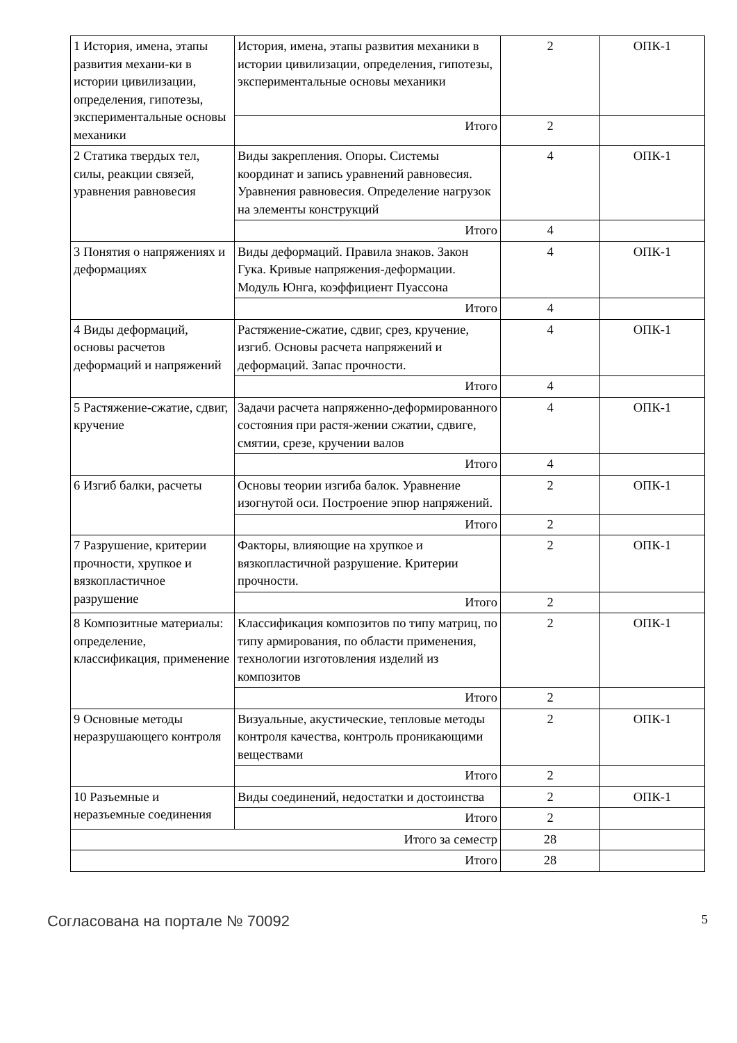| 1 История, имена, этапы развития механи-ки в истории цивилизации, определения, гипотезы, экспериментальные основы механики | История, имена, этапы развития механики в истории цивилизации, определения, гипотезы, экспериментальные основы механики | 2 | ОПК-1 |
| | Итого | 2 | |
| 2 Статика твердых тел, силы, реакции связей, уравнения равновесия | Виды закрепления. Опоры. Системы координат и запись уравнений равновесия. Уравнения равновесия. Определение нагрузок на элементы конструкций | 4 | ОПК-1 |
| | Итого | 4 | |
| 3 Понятия о напряжениях и деформациях | Виды деформаций. Правила знаков. Закон Гука. Кривые напряжения-деформации. Модуль Юнга, коэффициент Пуассона | 4 | ОПК-1 |
| | Итого | 4 | |
| 4 Виды деформаций, основы расчетов деформаций и напряжений | Растяжение-сжатие, сдвиг, срез, кручение, изгиб. Основы расчета напряжений и деформаций. Запас прочности. | 4 | ОПК-1 |
| | Итого | 4 | |
| 5 Растяжение-сжатие, сдвиг, кручение | Задачи расчета напряженно-деформированного состояния при растя-жении сжатии, сдвиге, смятии, срезе, кручении валов | 4 | ОПК-1 |
| | Итого | 4 | |
| 6 Изгиб балки, расчеты | Основы теории изгиба балок. Уравнение изогнутой оси. Построение эпюр напряжений. | 2 | ОПК-1 |
| | Итого | 2 | |
| 7 Разрушение, критерии прочности, хрупкое и вязкопластичное разрушение | Факторы, влияющие на хрупкое и вязкопластичной разрушение. Критерии прочности. | 2 | ОПК-1 |
| | Итого | 2 | |
| 8 Композитные материалы: определение, классификация, применение | Классификация композитов по типу матриц, по типу армирования, по области применения, технологии изготовления изделий из композитов | 2 | ОПК-1 |
| | Итого | 2 | |
| 9 Основные методы неразрушающего контроля | Визуальные, акустические, тепловые методы контроля качества, контроль проникающими веществами | 2 | ОПК-1 |
| | Итого | 2 | |
| 10 Разъемные и неразъемные соединения | Виды соединений, недостатки и достоинства | 2 | ОПК-1 |
| | Итого | 2 | |
| Итого за семестр | | 28 | |
| Итого | | 28 | |
Согласована на портале № 70092 5